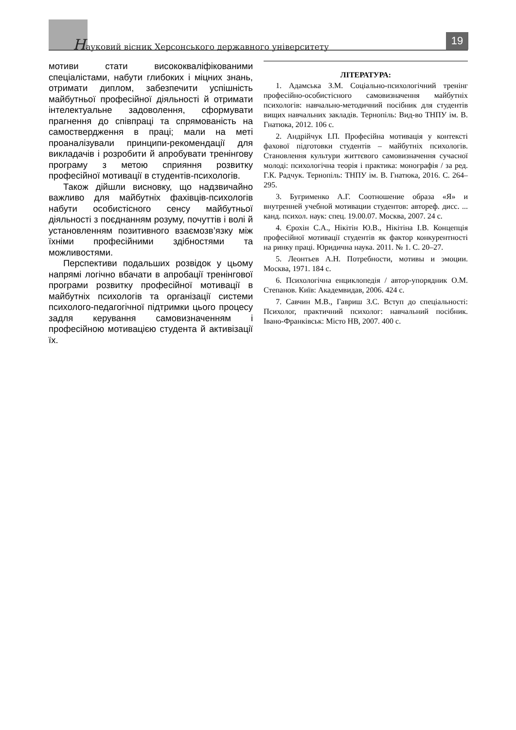Науковий вісник Херсонського державного університету
19
мотиви стати висококваліфікованими спеціалістами, набути глибоких і міцних знань, отримати диплом, забезпечити успішність майбутньої професійної діяльності й отримати інтелектуальне задоволення, сформувати прагнення до співпраці та спрямованість на самоствердження в праці; мали на меті проаналізували принципи-рекомендації для викладачів і розробити й апробувати тренінгову програму з метою сприяння розвитку професійної мотивації в студентів-психологів.
Також дійшли висновку, що надзвичайно важливо для майбутніх фахівців-психологів набути особистісного сенсу майбутньої діяльності з поєднанням розуму, почуттів і волі й установленням позитивного взаємозв’язку між їхніми професійними здібностями та можливостями.
Перспективи подальших розвідок у цьому напрямі логічно вбачати в апробації тренінгової програми розвитку професійної мотивації в майбутніх психологів та організації системи психолого-педагогічної підтримки цього процесу задля керування самовизначенням і професійною мотивацією студента й активізації їх.
ЛІТЕРАТУРА:
1. Адамська З.М. Соціально-психологічний тренінг професійно-особистісного самовизначення майбутніх психологів: навчально-методичний посібник для студентів вищих навчальних закладів. Тернопіль: Вид-во ТНПУ ім. В. Гнатюка, 2012. 106 с.
2. Андрійчук І.П. Професійна мотивація у контексті фахової підготовки студентів – майбутніх психологів. Становлення культури життєвого самовизначення сучасної молоді: психологічна теорія і практика: монографія / за ред. Г.К. Радчук. Тернопіль: ТНПУ ім. В. Гнатюка, 2016. С. 264–295.
3. Бугрименко А.Г. Соотношение образа «Я» и внутренней учебной мотивации студентов: автореф. дисс. ... канд. психол. наук: спец. 19.00.07. Москва, 2007. 24 с.
4. Єрохін С.А., Нікітін Ю.В., Нікітіна І.В. Концепція професійної мотивації студентів як фактор конкурентності на ринку праці. Юридична наука. 2011. № 1. С. 20–27.
5. Леонтьев А.Н. Потребности, мотивы и эмоции. Москва, 1971. 184 с.
6. Психологічна енциклопедія / автор-упорядник О.М. Степанов. Київ: Академвидав, 2006. 424 с.
7. Савчин М.В., Гавриш З.С. Вступ до спеціальності: Психолог, практичний психолог: навчальний посібник. Івано-Франківськ: Місто НВ, 2007. 400 с.